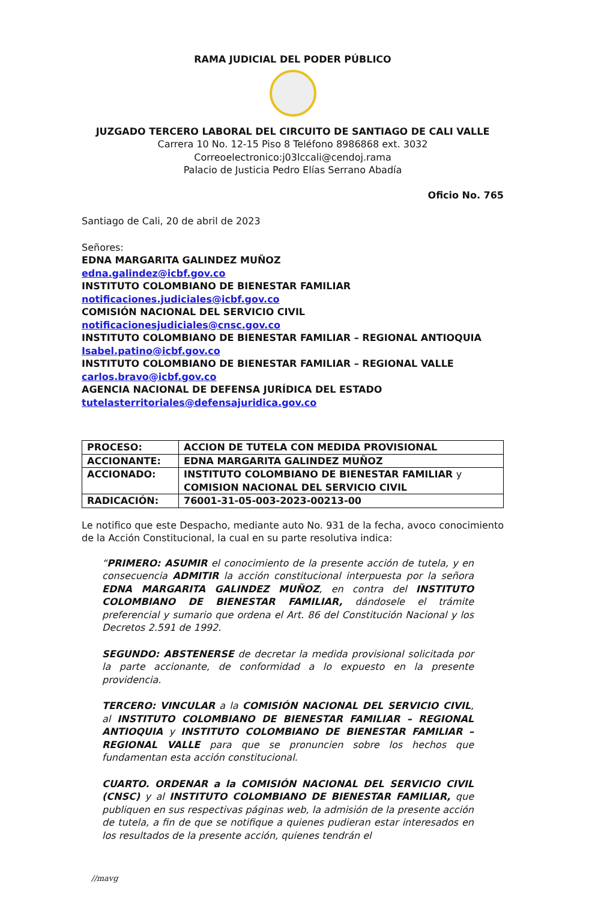RAMA JUDICIAL DEL PODER PÚBLICO
JUZGADO TERCERO LABORAL DEL CIRCUITO DE SANTIAGO DE CALI VALLE
Carrera 10 No. 12-15 Piso 8 Teléfono 8986868 ext. 3032
Correoelectronico:j03lccali@cendoj.rama
Palacio de Justicia Pedro Elías Serrano Abadía
Oficio No. 765
Santiago de Cali, 20 de abril de 2023
Señores:
EDNA MARGARITA GALINDEZ MUÑOZ
edna.galindez@icbf.gov.co
INSTITUTO COLOMBIANO DE BIENESTAR FAMILIAR
notificaciones.judiciales@icbf.gov.co
COMISIÓN NACIONAL DEL SERVICIO CIVIL
notificacionesjudiciales@cnsc.gov.co
INSTITUTO COLOMBIANO DE BIENESTAR FAMILIAR – REGIONAL ANTIOQUIA
Isabel.patino@icbf.gov.co
INSTITUTO COLOMBIANO DE BIENESTAR FAMILIAR – REGIONAL VALLE
carlos.bravo@icbf.gov.co
AGENCIA NACIONAL DE DEFENSA JURÍDICA DEL ESTADO
tutelasterritoriales@defensajuridica.gov.co
| PROCESO: | ACCION DE TUTELA CON MEDIDA PROVISIONAL |
| ACCIONANTE: | EDNA MARGARITA GALINDEZ MUÑOZ |
| ACCIONADO: | INSTITUTO COLOMBIANO DE BIENESTAR FAMILIAR y COMISION NACIONAL DEL SERVICIO CIVIL |
| RADICACIÓN: | 76001-31-05-003-2023-00213-00 |
Le notifico que este Despacho, mediante auto No. 931 de la fecha, avoco conocimiento de la Acción Constitucional, la cual en su parte resolutiva indica:
“PRIMERO: ASUMIR el conocimiento de la presente acción de tutela, y en consecuencia ADMITIR la acción constitucional interpuesta por la señora EDNA MARGARITA GALINDEZ MUÑOZ, en contra del INSTITUTO COLOMBIANO DE BIENESTAR FAMILIAR, dándosele el trámite preferencial y sumario que ordena el Art. 86 del Constitución Nacional y los Decretos 2.591 de 1992.
SEGUNDO: ABSTENERSE de decretar la medida provisional solicitada por la parte accionante, de conformidad a lo expuesto en la presente providencia.
TERCERO: VINCULAR a la COMISIÓN NACIONAL DEL SERVICIO CIVIL, al INSTITUTO COLOMBIANO DE BIENESTAR FAMILIAR – REGIONAL ANTIOQUIA y INSTITUTO COLOMBIANO DE BIENESTAR FAMILIAR – REGIONAL VALLE para que se pronuncien sobre los hechos que fundamentan esta acción constitucional.
CUARTO. ORDENAR a la COMISIÓN NACIONAL DEL SERVICIO CIVIL (CNSC) y al INSTITUTO COLOMBIANO DE BIENESTAR FAMILIAR, que publiquen en sus respectivas páginas web, la admisión de la presente acción de tutela, a fin de que se notifique a quienes pudieran estar interesados en los resultados de la presente acción, quienes tendrán el
//mavg